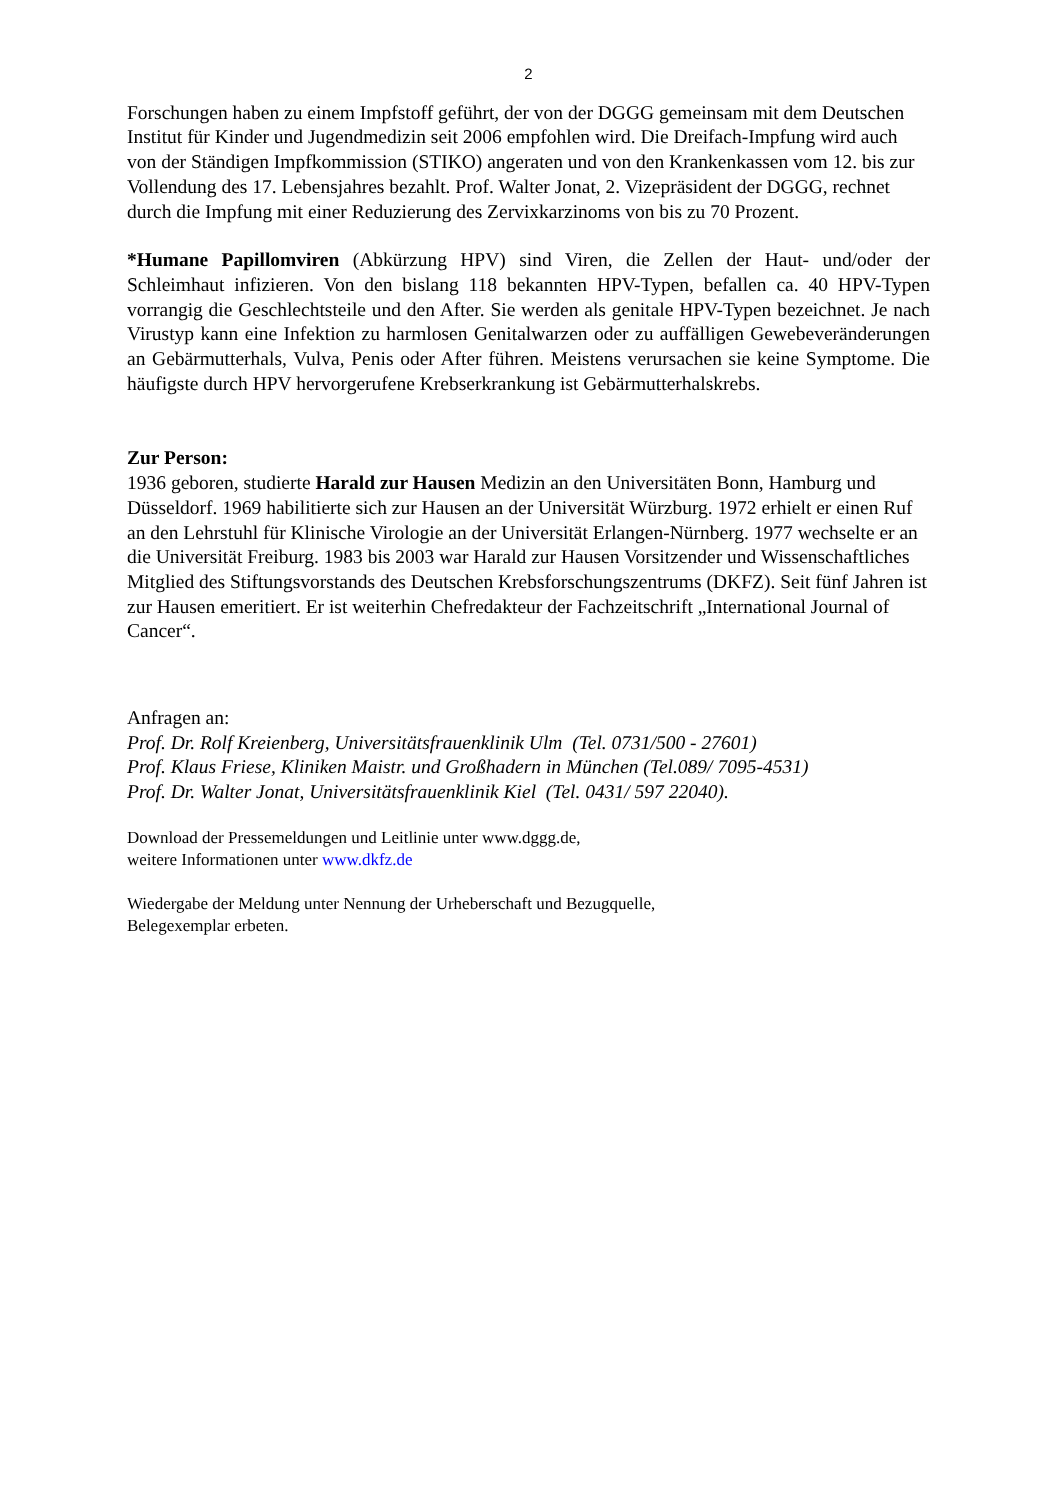2
Forschungen haben zu einem Impfstoff geführt, der von der DGGG gemeinsam mit dem Deutschen Institut für Kinder und Jugendmedizin seit 2006 empfohlen wird. Die Dreifach-Impfung wird auch von der Ständigen Impfkommission (STIKO) angeraten und von den Krankenkassen vom 12. bis zur Vollendung des 17. Lebensjahres bezahlt. Prof. Walter Jonat, 2. Vizepräsident der DGGG, rechnet durch die Impfung mit einer Reduzierung des Zervixkarzinoms von bis zu 70 Prozent.
*Humane Papillomviren (Abkürzung HPV) sind Viren, die Zellen der Haut- und/oder der Schleimhaut infizieren. Von den bislang 118 bekannten HPV-Typen, befallen ca. 40 HPV-Typen vorrangig die Geschlechtsteile und den After. Sie werden als genitale HPV-Typen bezeichnet. Je nach Virustyp kann eine Infektion zu harmlosen Genitalwarzen oder zu auffälligen Gewebeveränderungen an Gebärmutterhals, Vulva, Penis oder After führen. Meistens verursachen sie keine Symptome. Die häufigste durch HPV hervorgerufene Krebserkrankung ist Gebärmutterhalskrebs.
Zur Person:
1936 geboren, studierte Harald zur Hausen Medizin an den Universitäten Bonn, Hamburg und Düsseldorf. 1969 habilitierte sich zur Hausen an der Universität Würzburg. 1972 erhielt er einen Ruf an den Lehrstuhl für Klinische Virologie an der Universität Erlangen-Nürnberg. 1977 wechselte er an die Universität Freiburg. 1983 bis 2003 war Harald zur Hausen Vorsitzender und Wissenschaftliches Mitglied des Stiftungsvorstands des Deutschen Krebsforschungszentrums (DKFZ). Seit fünf Jahren ist zur Hausen emeritiert. Er ist weiterhin Chefredakteur der Fachzeitschrift „International Journal of Cancer“.
Anfragen an:
Prof. Dr. Rolf Kreienberg, Universitätsfrauenklinik Ulm (Tel. 0731/500 - 27601)
Prof. Klaus Friese, Kliniken Maistr. und Großhadern in München (Tel.089/ 7095-4531)
Prof. Dr. Walter Jonat, Universitätsfrauenklinik Kiel (Tel. 0431/ 597 22040).
Download der Pressemeldungen und Leitlinie unter www.dggg.de,
weitere Informationen unter www.dkfz.de
Wiedergabe der Meldung unter Nennung der Urheberschaft und Bezugquelle,
Belegexemplar erbeten.